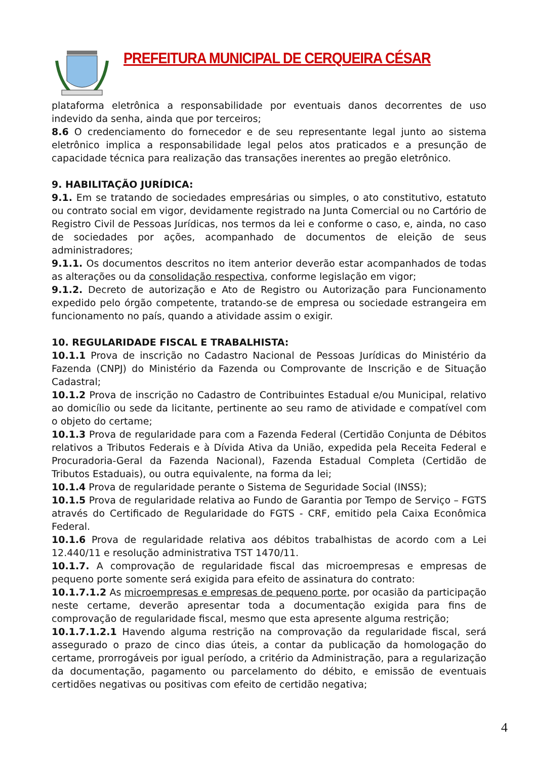PREFEITURA MUNICIPAL DE CERQUEIRA CÉSAR
plataforma eletrônica a responsabilidade por eventuais danos decorrentes de uso indevido da senha, ainda que por terceiros;
8.6 O credenciamento do fornecedor e de seu representante legal junto ao sistema eletrônico implica a responsabilidade legal pelos atos praticados e a presunção de capacidade técnica para realização das transações inerentes ao pregão eletrônico.
9. HABILITAÇÃO JURÍDICA:
9.1. Em se tratando de sociedades empresárias ou simples, o ato constitutivo, estatuto ou contrato social em vigor, devidamente registrado na Junta Comercial ou no Cartório de Registro Civil de Pessoas Jurídicas, nos termos da lei e conforme o caso, e, ainda, no caso de sociedades por ações, acompanhado de documentos de eleição de seus administradores;
9.1.1. Os documentos descritos no item anterior deverão estar acompanhados de todas as alterações ou da consolidação respectiva, conforme legislação em vigor;
9.1.2. Decreto de autorização e Ato de Registro ou Autorização para Funcionamento expedido pelo órgão competente, tratando-se de empresa ou sociedade estrangeira em funcionamento no país, quando a atividade assim o exigir.
10. REGULARIDADE FISCAL E TRABALHISTA:
10.1.1 Prova de inscrição no Cadastro Nacional de Pessoas Jurídicas do Ministério da Fazenda (CNPJ) do Ministério da Fazenda ou Comprovante de Inscrição e de Situação Cadastral;
10.1.2 Prova de inscrição no Cadastro de Contribuintes Estadual e/ou Municipal, relativo ao domicílio ou sede da licitante, pertinente ao seu ramo de atividade e compatível com o objeto do certame;
10.1.3 Prova de regularidade para com a Fazenda Federal (Certidão Conjunta de Débitos relativos a Tributos Federais e à Dívida Ativa da União, expedida pela Receita Federal e Procuradoria-Geral da Fazenda Nacional), Fazenda Estadual Completa (Certidão de Tributos Estaduais), ou outra equivalente, na forma da lei;
10.1.4 Prova de regularidade perante o Sistema de Seguridade Social (INSS);
10.1.5 Prova de regularidade relativa ao Fundo de Garantia por Tempo de Serviço – FGTS através do Certificado de Regularidade do FGTS - CRF, emitido pela Caixa Econômica Federal.
10.1.6 Prova de regularidade relativa aos débitos trabalhistas de acordo com a Lei 12.440/11 e resolução administrativa TST 1470/11.
10.1.7. A comprovação de regularidade fiscal das microempresas e empresas de pequeno porte somente será exigida para efeito de assinatura do contrato:
10.1.7.1.2 As microempresas e empresas de pequeno porte, por ocasião da participação neste certame, deverão apresentar toda a documentação exigida para fins de comprovação de regularidade fiscal, mesmo que esta apresente alguma restrição;
10.1.7.1.2.1 Havendo alguma restrição na comprovação da regularidade fiscal, será assegurado o prazo de cinco dias úteis, a contar da publicação da homologação do certame, prorrogáveis por igual período, a critério da Administração, para a regularização da documentação, pagamento ou parcelamento do débito, e emissão de eventuais certidões negativas ou positivas com efeito de certidão negativa;
4